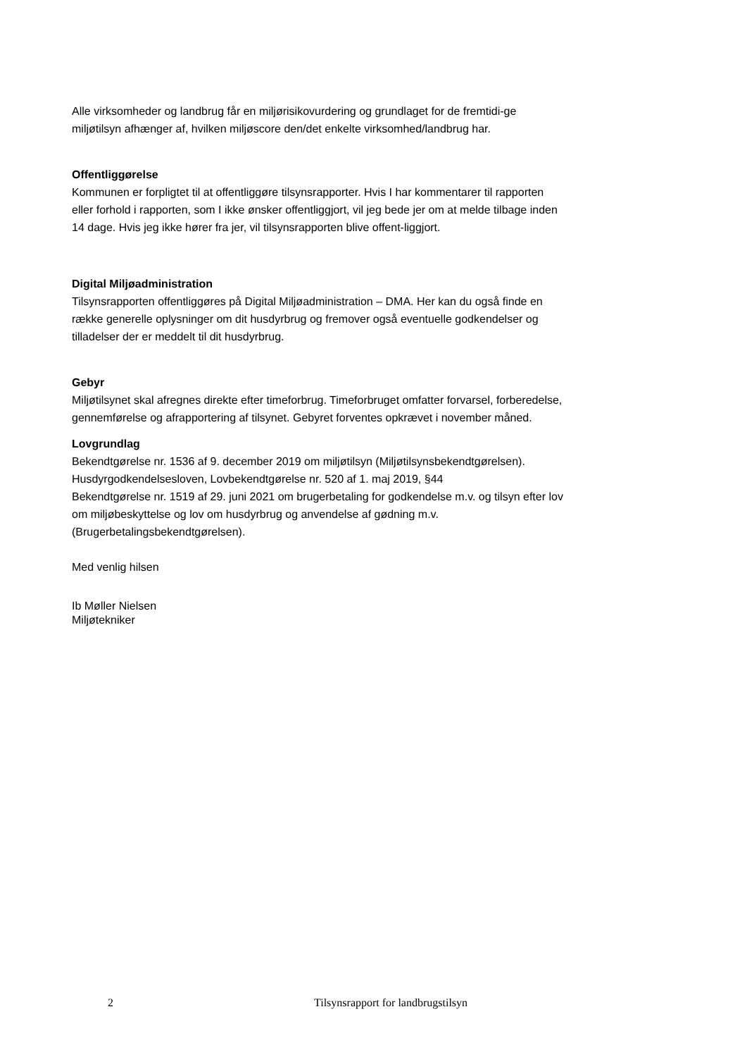Alle virksomheder og landbrug får en miljørisikovurdering og grundlaget for de fremtidi-ge miljøtilsyn afhænger af, hvilken miljøscore den/det enkelte virksomhed/landbrug har.
Offentliggørelse
Kommunen er forpligtet til at offentliggøre tilsynsrapporter. Hvis I har kommentarer til rapporten eller forhold i rapporten, som I ikke ønsker offentliggjort, vil jeg bede jer om at melde tilbage inden 14 dage. Hvis jeg ikke hører fra jer, vil tilsynsrapporten blive offent-liggjort.
Digital Miljøadministration
Tilsynsrapporten offentliggøres på Digital Miljøadministration – DMA. Her kan du også finde en række generelle oplysninger om dit husdyrbrug og fremover også eventuelle godkendelser og tilladelser der er meddelt til dit husdyrbrug.
Gebyr
Miljøtilsynet skal afregnes direkte efter timeforbrug. Timeforbruget omfatter forvarsel, forberedelse, gennemførelse og afrapportering af tilsynet. Gebyret forventes opkrævet i november måned.
Lovgrundlag
Bekendtgørelse nr. 1536 af 9. december 2019 om miljøtilsyn (Miljøtilsynsbekendtgørelsen).
Husdyrgodkendelsesloven, Lovbekendtgørelse nr. 520 af 1. maj 2019, §44
Bekendtgørelse nr. 1519 af 29. juni 2021 om brugerbetaling for godkendelse m.v. og tilsyn efter lov om miljøbeskyttelse og lov om husdyrbrug og anvendelse af gødning m.v. (Brugerbetalingsbekendtgørelsen).
Med venlig hilsen
Ib Møller Nielsen
Miljøtekniker
2 Tilsynsrapport for landbrugstilsyn